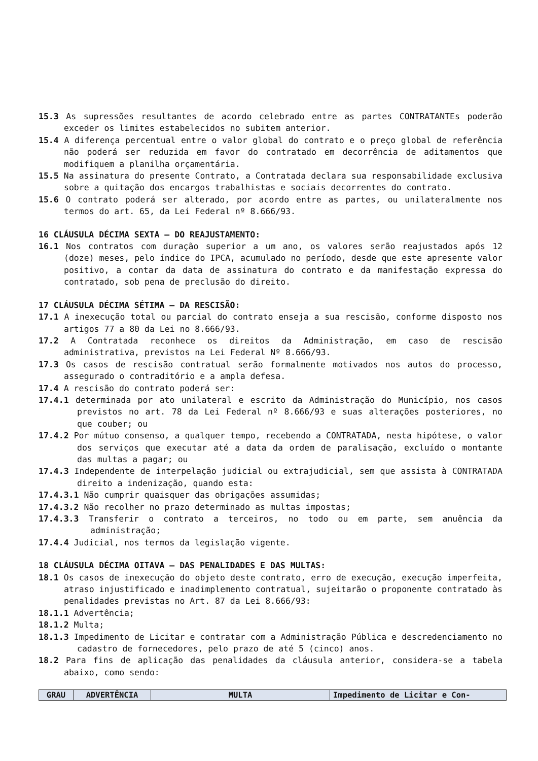15.3 As supressões resultantes de acordo celebrado entre as partes CONTRATANTEs poderão exceder os limites estabelecidos no subitem anterior.
15.4 A diferença percentual entre o valor global do contrato e o preço global de referência não poderá ser reduzida em favor do contratado em decorrência de aditamentos que modifiquem a planilha orçamentária.
15.5 Na assinatura do presente Contrato, a Contratada declara sua responsabilidade exclusiva sobre a quitação dos encargos trabalhistas e sociais decorrentes do contrato.
15.6 O contrato poderá ser alterado, por acordo entre as partes, ou unilateralmente nos termos do art. 65, da Lei Federal nº 8.666/93.
16 CLÁUSULA DÉCIMA SEXTA – DO REAJUSTAMENTO:
16.1 Nos contratos com duração superior a um ano, os valores serão reajustados após 12 (doze) meses, pelo índice do IPCA, acumulado no período, desde que este apresente valor positivo, a contar da data de assinatura do contrato e da manifestação expressa do contratado, sob pena de preclusão do direito.
17 CLÁUSULA DÉCIMA SÉTIMA – DA RESCISÃO:
17.1 A inexecução total ou parcial do contrato enseja a sua rescisão, conforme disposto nos artigos 77 a 80 da Lei no 8.666/93.
17.2 A Contratada reconhece os direitos da Administração, em caso de rescisão administrativa, previstos na Lei Federal Nº 8.666/93.
17.3 Os casos de rescisão contratual serão formalmente motivados nos autos do processo, assegurado o contraditório e a ampla defesa.
17.4 A rescisão do contrato poderá ser:
17.4.1 determinada por ato unilateral e escrito da Administração do Município, nos casos previstos no art. 78 da Lei Federal nº 8.666/93 e suas alterações posteriores, no que couber; ou
17.4.2 Por mútuo consenso, a qualquer tempo, recebendo a CONTRATADA, nesta hipótese, o valor dos serviços que executar até a data da ordem de paralisação, excluído o montante das multas a pagar; ou
17.4.3 Independente de interpelação judicial ou extrajudicial, sem que assista à CONTRATADA direito a indenização, quando esta:
17.4.3.1 Não cumprir quaisquer das obrigações assumidas;
17.4.3.2 Não recolher no prazo determinado as multas impostas;
17.4.3.3 Transferir o contrato a terceiros, no todo ou em parte, sem anuência da administração;
17.4.4 Judicial, nos termos da legislação vigente.
18 CLÁUSULA DÉCIMA OITAVA – DAS PENALIDADES E DAS MULTAS:
18.1 Os casos de inexecução do objeto deste contrato, erro de execução, execução imperfeita, atraso injustificado e inadimplemento contratual, sujeitarão o proponente contratado às penalidades previstas no Art. 87 da Lei 8.666/93:
18.1.1 Advertência;
18.1.2 Multa;
18.1.3 Impedimento de Licitar e contratar com a Administração Pública e descredenciamento no cadastro de fornecedores, pelo prazo de até 5 (cinco) anos.
18.2 Para fins de aplicação das penalidades da cláusula anterior, considera-se a tabela abaixo, como sendo:
| GRAU | ADVERTÊNCIA | MULTA | Impedimento de Licitar e Con- |
| --- | --- | --- | --- |